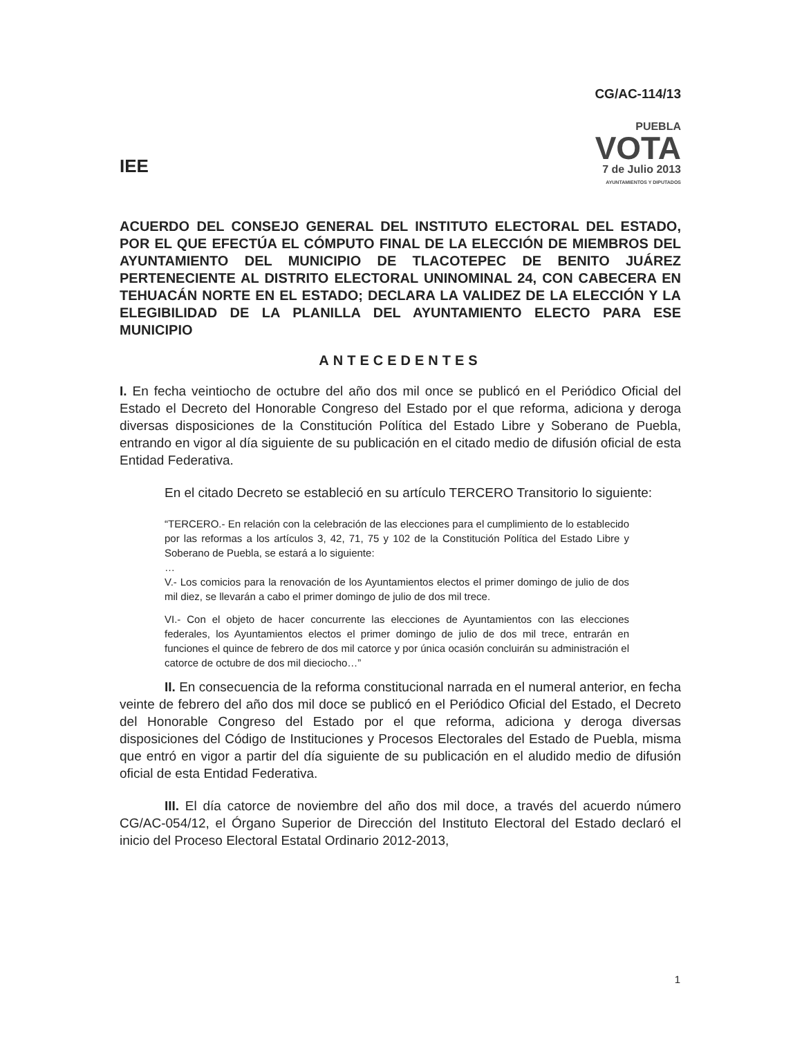CG/AC-114/13
IEE
PUEBLA
VOTA
7 de Julio 2013
AYUNTAMIENTOS Y DIPUTADOS
ACUERDO DEL CONSEJO GENERAL DEL INSTITUTO ELECTORAL DEL ESTADO, POR EL QUE EFECTÚA EL CÓMPUTO FINAL DE LA ELECCIÓN DE MIEMBROS DEL AYUNTAMIENTO DEL MUNICIPIO DE TLACOTEPEC DE BENITO JUÁREZ PERTENECIENTE AL DISTRITO ELECTORAL UNINOMINAL 24, CON CABECERA EN TEHUACÁN NORTE EN EL ESTADO; DECLARA LA VALIDEZ DE LA ELECCIÓN Y LA ELEGIBILIDAD DE LA PLANILLA DEL AYUNTAMIENTO ELECTO PARA ESE MUNICIPIO
ANTECEDENTES
I. En fecha veintiocho de octubre del año dos mil once se publicó en el Periódico Oficial del Estado el Decreto del Honorable Congreso del Estado por el que reforma, adiciona y deroga diversas disposiciones de la Constitución Política del Estado Libre y Soberano de Puebla, entrando en vigor al día siguiente de su publicación en el citado medio de difusión oficial de esta Entidad Federativa.
En el citado Decreto se estableció en su artículo TERCERO Transitorio lo siguiente:
“TERCERO.- En relación con la celebración de las elecciones para el cumplimiento de lo establecido por las reformas a los artículos 3, 42, 71, 75 y 102 de la Constitución Política del Estado Libre y Soberano de Puebla, se estará a lo siguiente:
…
V.- Los comicios para la renovación de los Ayuntamientos electos el primer domingo de julio de dos mil diez, se llevarán a cabo el primer domingo de julio de dos mil trece.
VI.- Con el objeto de hacer concurrente las elecciones de Ayuntamientos con las elecciones federales, los Ayuntamientos electos el primer domingo de julio de dos mil trece, entrarán en funciones el quince de febrero de dos mil catorce y por única ocasión concluirán su administración el catorce de octubre de dos mil dieciocho…”
II. En consecuencia de la reforma constitucional narrada en el numeral anterior, en fecha veinte de febrero del año dos mil doce se publicó en el Periódico Oficial del Estado, el Decreto del Honorable Congreso del Estado por el que reforma, adiciona y deroga diversas disposiciones del Código de Instituciones y Procesos Electorales del Estado de Puebla, misma que entró en vigor a partir del día siguiente de su publicación en el aludido medio de difusión oficial de esta Entidad Federativa.
III. El día catorce de noviembre del año dos mil doce, a través del acuerdo número CG/AC-054/12, el Órgano Superior de Dirección del Instituto Electoral del Estado declaró el inicio del Proceso Electoral Estatal Ordinario 2012-2013,
1